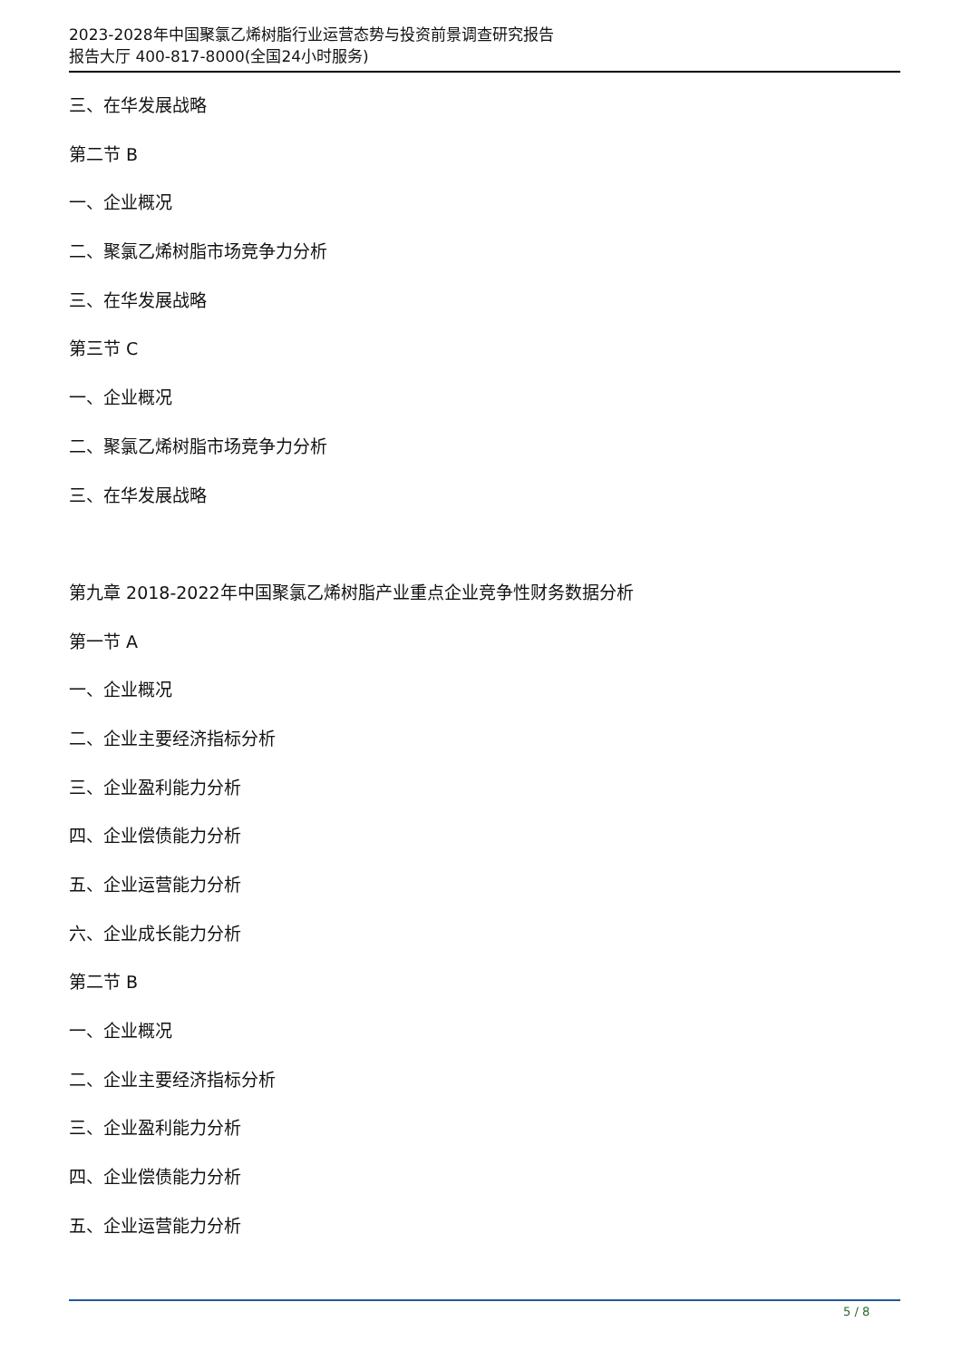2023-2028年中国聚氯乙烯树脂行业运营态势与投资前景调查研究报告
报告大厅 400-817-8000(全国24小时服务)
三、在华发展战略
第二节 B
一、企业概况
二、聚氯乙烯树脂市场竞争力分析
三、在华发展战略
第三节 C
一、企业概况
二、聚氯乙烯树脂市场竞争力分析
三、在华发展战略
第九章 2018-2022年中国聚氯乙烯树脂产业重点企业竞争性财务数据分析
第一节 A
一、企业概况
二、企业主要经济指标分析
三、企业盈利能力分析
四、企业偿债能力分析
五、企业运营能力分析
六、企业成长能力分析
第二节 B
一、企业概况
二、企业主要经济指标分析
三、企业盈利能力分析
四、企业偿债能力分析
五、企业运营能力分析
5 / 8